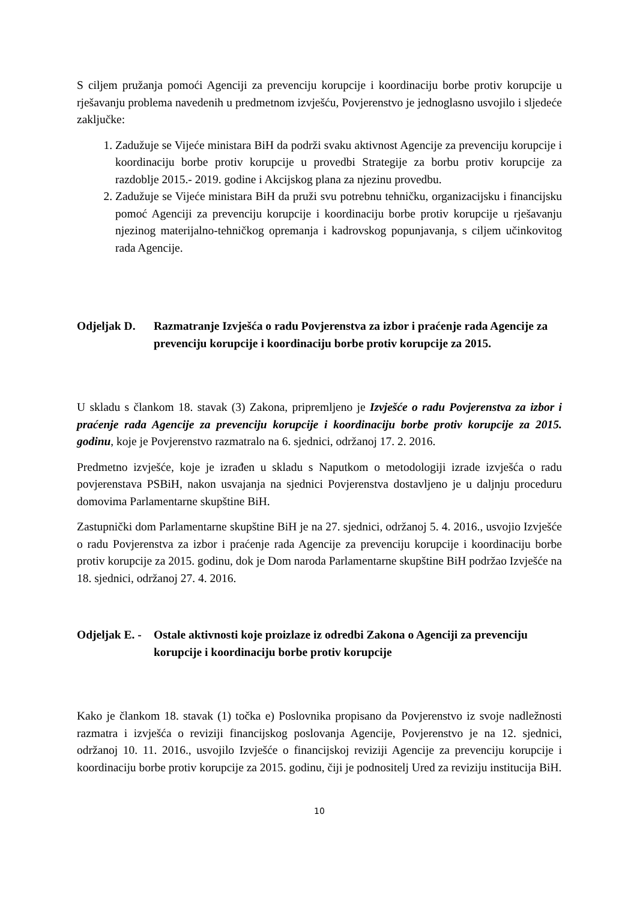S ciljem pružanja pomoći Agenciji za prevenciju korupcije i koordinaciju borbe protiv korupcije u rješavanju problema navedenih u predmetnom izvješću, Povjerenstvo je jednoglasno usvojilo i sljedeće zaključke:
1. Zadužuje se Vijeće ministara BiH da podrži svaku aktivnost Agencije za prevenciju korupcije i koordinaciju borbe protiv korupcije u provedbi Strategije za borbu protiv korupcije za razdoblje 2015.- 2019. godine i Akcijskog plana za njezinu provedbu.
2. Zadužuje se Vijeće ministara BiH da pruži svu potrebnu tehničku, organizacijsku i financijsku pomoć Agenciji za prevenciju korupcije i koordinaciju borbe protiv korupcije u rješavanju njezinog materijalno-tehničkog opremanja i kadrovskog popunjavanja, s ciljem učinkovitog rada Agencije.
Odjeljak D. Razmatranje Izvješća o radu Povjerenstva za izbor i praćenje rada Agencije za prevenciju korupcije i koordinaciju borbe protiv korupcije za 2015.
U skladu s člankom 18. stavak (3) Zakona, pripremljeno je Izvješće o radu Povjerenstva za izbor i praćenje rada Agencije za prevenciju korupcije i koordinaciju borbe protiv korupcije za 2015. godinu, koje je Povjerenstvo razmatralo na 6. sjednici, održanoj 17. 2. 2016.
Predmetno izvješće, koje je izrađen u skladu s Naputkom o metodologiji izrade izvješća o radu povjerenstava PSBiH, nakon usvajanja na sjednici Povjerenstva dostavljeno je u daljnju proceduru domovima Parlamentarne skupštine BiH.
Zastupnički dom Parlamentarne skupštine BiH je na 27. sjednici, održanoj 5. 4. 2016., usvojio Izvješće o radu Povjerenstva za izbor i praćenje rada Agencije za prevenciju korupcije i koordinaciju borbe protiv korupcije za 2015. godinu, dok je Dom naroda Parlamentarne skupštine BiH podržao Izvješće na 18. sjednici, održanoj 27. 4. 2016.
Odjeljak E. - Ostale aktivnosti koje proizlaze iz odredbi Zakona o Agenciji za prevenciju korupcije i koordinaciju borbe protiv korupcije
Kako je člankom 18. stavak (1) točka e) Poslovnika propisano da Povjerenstvo iz svoje nadležnosti razmatra i izvješća o reviziji financijskog poslovanja Agencije, Povjerenstvo je na 12. sjednici, održanoj 10. 11. 2016., usvojilo Izvješće o financijskoj reviziji Agencije za prevenciju korupcije i koordinaciju borbe protiv korupcije za 2015. godinu, čiji je podnositelj Ured za reviziju institucija BiH.
10